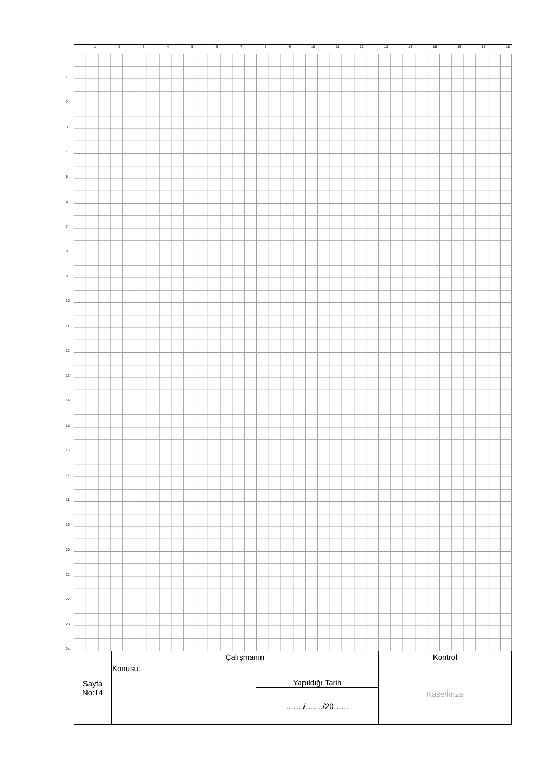123456789 10 11 12 13 14 15 16 17 18
1
2
3
4
5
6
7
8
9
10
11
12
13
14
15
16
17
18
19
20
21
22
23
24
| Sayfa No:14 | Çalışmanın | | Kontrol |
| | Konusu: | Yapıldığı Tarih | Kaşe/İmza |
| | | ……./……./20…… | |